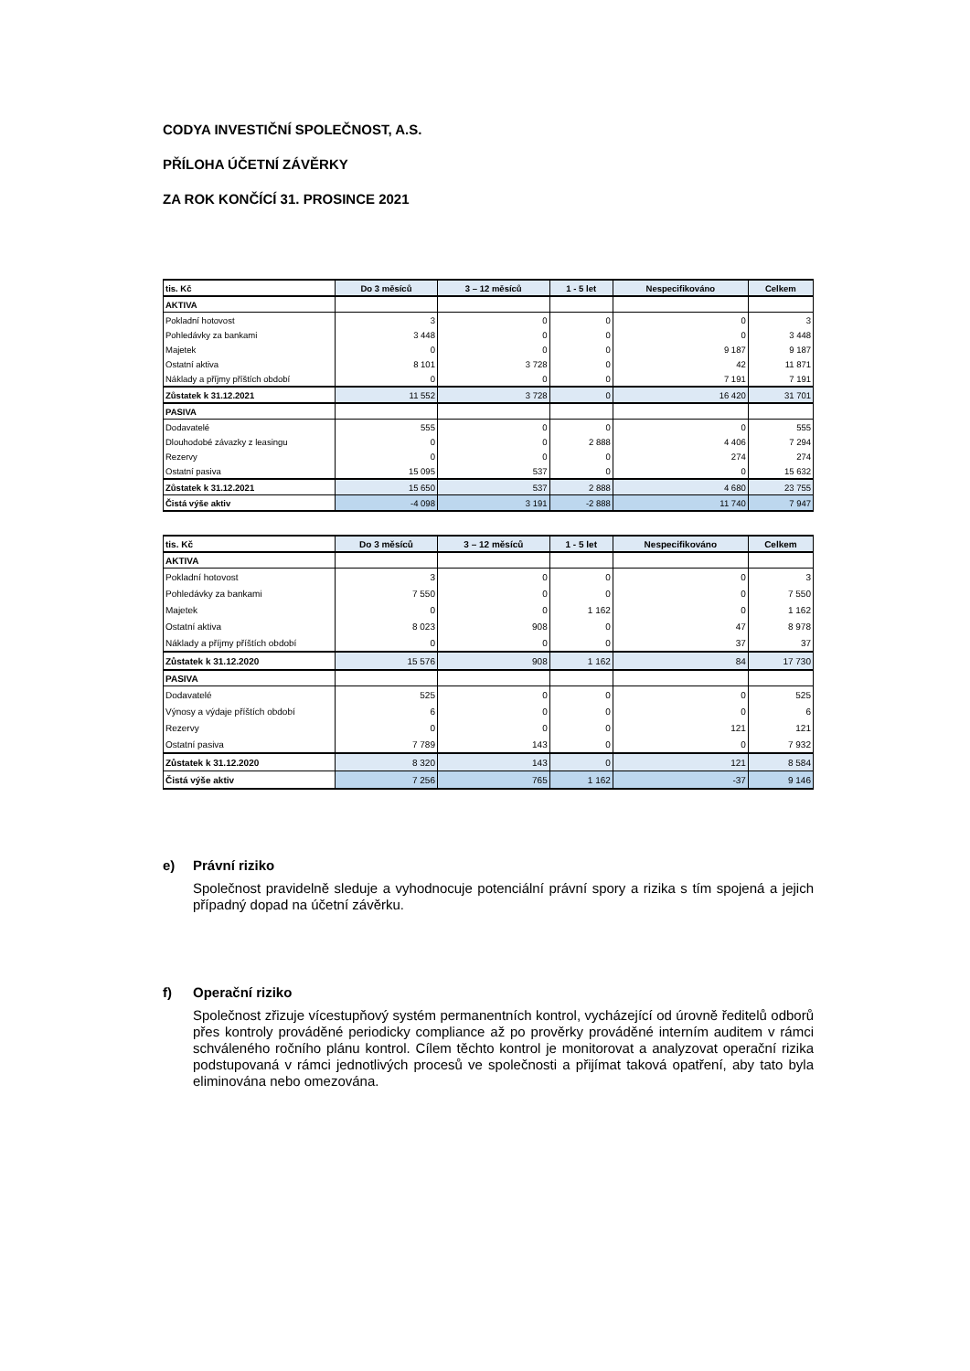CODYA INVESTIČNÍ SPOLEČNOST, A.S.
PŘÍLOHA ÚČETNÍ ZÁVĚRKY
ZA ROK KONČÍCÍ 31. PROSINCE 2021
| tis. Kč | Do 3 měsíců | 3 – 12 měsíců | 1 - 5 let | Nespecifikováno | Celkem |
| --- | --- | --- | --- | --- | --- |
| AKTIVA | | | | | |
| Pokladní hotovost | 3 | 0 | 0 | 0 | 3 |
| Pohledávky za bankami | 3 448 | 0 | 0 | 0 | 3 448 |
| Majetek | 0 | 0 | 0 | 9 187 | 9 187 |
| Ostatní aktiva | 8 101 | 3 728 | 0 | 42 | 11 871 |
| Náklady a příjmy příštích období | 0 | 0 | 0 | 7 191 | 7 191 |
| Zůstatek k 31.12.2021 | 11 552 | 3 728 | 0 | 16 420 | 31 701 |
| PASIVA | | | | | |
| Dodavatelé | 555 | 0 | 0 | 0 | 555 |
| Dlouhodobé závazky z leasingu | 0 | 0 | 2 888 | 4 406 | 7 294 |
| Rezervy | 0 | 0 | 0 | 274 | 274 |
| Ostatní pasiva | 15 095 | 537 | 0 | 0 | 15 632 |
| Zůstatek k 31.12.2021 | 15 650 | 537 | 2 888 | 4 680 | 23 755 |
| Čistá výše aktiv | -4 098 | 3 191 | -2 888 | 11 740 | 7 947 |
| tis. Kč | Do 3 měsíců | 3 – 12 měsíců | 1 - 5 let | Nespecifikováno | Celkem |
| --- | --- | --- | --- | --- | --- |
| AKTIVA | | | | | |
| Pokladní hotovost | 3 | 0 | 0 | 0 | 3 |
| Pohledávky za bankami | 7 550 | 0 | 0 | 0 | 7 550 |
| Majetek | 0 | 0 | 1 162 | 0 | 1 162 |
| Ostatní aktiva | 8 023 | 908 | 0 | 47 | 8 978 |
| Náklady a příjmy příštích období | 0 | 0 | 0 | 37 | 37 |
| Zůstatek k 31.12.2020 | 15 576 | 908 | 1 162 | 84 | 17 730 |
| PASIVA | | | | | |
| Dodavatelé | 525 | 0 | 0 | 0 | 525 |
| Výnosy a výdaje příštích období | 6 | 0 | 0 | 0 | 6 |
| Rezervy | 0 | 0 | 0 | 121 | 121 |
| Ostatní pasiva | 7 789 | 143 | 0 | 0 | 7 932 |
| Zůstatek k 31.12.2020 | 8 320 | 143 | 0 | 121 | 8 584 |
| Čistá výše aktiv | 7 256 | 765 | 1 162 | -37 | 9 146 |
e) Právní riziko
Společnost pravidelně sleduje a vyhodnocuje potenciální právní spory a rizika s tím spojená a jejich případný dopad na účetní závěrku.
f) Operační riziko
Společnost zřizuje vícestupňový systém permanentních kontrol, vycházející od úrovně ředitelů odborů přes kontroly prováděné periodicky compliance až po prověrky prováděné interním auditem v rámci schváleného ročního plánu kontrol. Cílem těchto kontrol je monitorovat a analyzovat operační rizika podstupovaná v rámci jednotlivých procesů ve společnosti a přijímat taková opatření, aby tato byla eliminována nebo omezována.